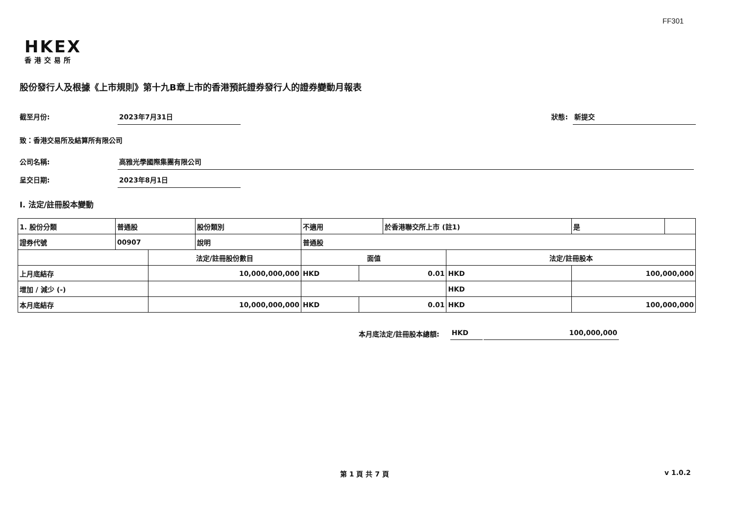FF301
HKEX
香港交易所
股份發行人及根據《上市規則》第十九B章上市的香港預託證券發行人的證券變動月報表
截至月份: 2023年7月31日 狀態: 新提交
致：香港交易所及結算所有限公司
公司名稱: 高雅光學國際集團有限公司
呈交日期: 2023年8月1日
I. 法定/註冊股本變動
| 1. 股份分類 | 普通股 | | 股份類別 | 不適用 | | 於香港聯交所上市 (註1) | | 是 | |
| 證券代號 | 00907 | | 說明 | 普通股 | | | | | |
| | | 法定/註冊股份數目 | | 面值 | | | 法定/註冊股本 | | |
| 上月底結存 | | 10,000,000,000 | | HKD | 0.01 | | HKD | 100,000,000 | |
| 增加 / 減少 (-) | | | | | | | HKD | | |
| 本月底結存 | | 10,000,000,000 | | HKD | 0.01 | | HKD | 100,000,000 | |
本月底法定/註冊股本總額: HKD 100,000,000
第 1 頁 共 7 頁 v 1.0.2